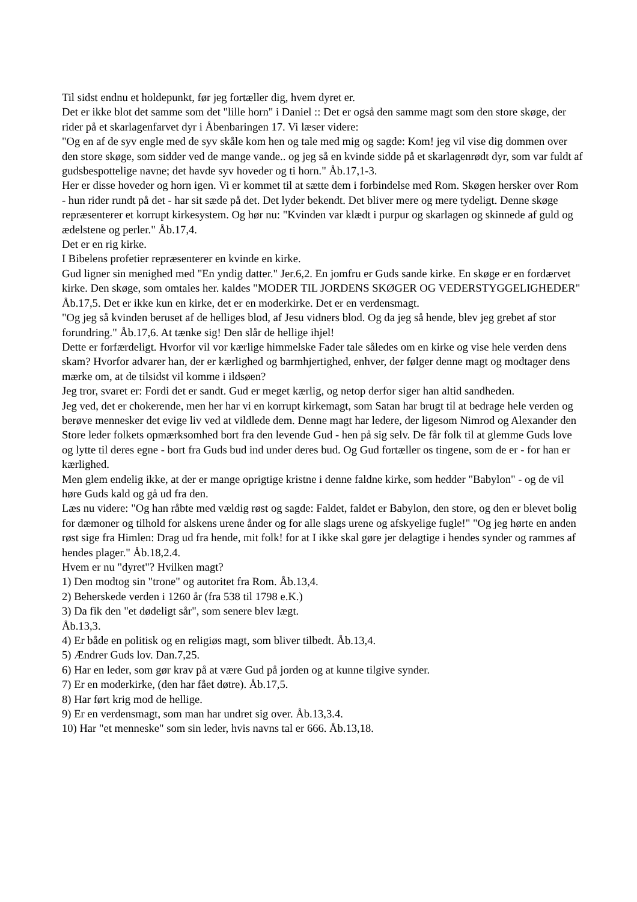Til sidst endnu et holdepunkt, før jeg fortæller dig, hvem dyret er.
Det er ikke blot det samme som det "lille horn" i Daniel :: Det er også den samme magt som den store skøge, der rider på et skarlagenfarvet dyr i Åbenbaringen 17. Vi læser videre:
"Og en af de syv engle med de syv skåle kom hen og tale med mig og sagde: Kom! jeg vil vise dig dommen over den store skøge, som sidder ved de mange vande.. og jeg så en kvinde sidde på et skarlagenrødt dyr, som var fuldt af gudsbespottelige navne; det havde syv hoveder og ti horn." Åb.17,1-3.
Her er disse hoveder og horn igen. Vi er kommet til at sætte dem i forbindelse med Rom. Skøgen hersker over Rom - hun rider rundt på det - har sit sæde på det. Det lyder bekendt. Det bliver mere og mere tydeligt. Denne skøge repræsenterer et korrupt kirkesystem. Og hør nu: "Kvinden var klædt i purpur og skarlagen og skinnede af guld og ædelstene og perler." Åb.17,4.
Det er en rig kirke.
I Bibelens profetier repræsenterer en kvinde en kirke.
Gud ligner sin menighed med "En yndig datter." Jer.6,2. En jomfru er Guds sande kirke. En skøge er en fordærvet kirke. Den skøge, som omtales her. kaldes "MODER TIL JORDENS SKØGER OG VEDERSTYGGELIGHEDER" Åb.17,5. Det er ikke kun en kirke, det er en moderkirke. Det er en verdensmagt.
"Og jeg så kvinden beruset af de helliges blod, af Jesu vidners blod. Og da jeg så hende, blev jeg grebet af stor forundring." Åb.17,6. At tænke sig! Den slår de hellige ihjel!
Dette er forfærdeligt. Hvorfor vil vor kærlige himmelske Fader tale således om en kirke og vise hele verden dens skam? Hvorfor advarer han, der er kærlighed og barmhjertighed, enhver, der følger denne magt og modtager dens mærke om, at de tilsidst vil komme i ildsøen?
Jeg tror, svaret er: Fordi det er sandt. Gud er meget kærlig, og netop derfor siger han altid sandheden.
Jeg ved, det er chokerende, men her har vi en korrupt kirkemagt, som Satan har brugt til at bedrage hele verden og berøve mennesker det evige liv ved at vildlede dem. Denne magt har ledere, der ligesom Nimrod og Alexander den Store leder folkets opmærksomhed bort fra den levende Gud - hen på sig selv. De får folk til at glemme Guds love og lytte til deres egne - bort fra Guds bud ind under deres bud. Og Gud fortæller os tingene, som de er - for han er kærlighed.
Men glem endelig ikke, at der er mange oprigtige kristne i denne faldne kirke, som hedder "Babylon" - og de vil høre Guds kald og gå ud fra den.
Læs nu videre: "Og han råbte med vældig røst og sagde: Faldet, faldet er Babylon, den store, og den er blevet bolig for dæmoner og tilhold for alskens urene ånder og for alle slags urene og afskyelige fugle!" "Og jeg hørte en anden røst sige fra Himlen: Drag ud fra hende, mit folk! for at I ikke skal gøre jer delagtige i hendes synder og rammes af hendes plager." Åb.18,2.4.
Hvem er nu "dyret"? Hvilken magt?
1) Den modtog sin "trone" og autoritet fra Rom. Åb.13,4.
2) Beherskede verden i 1260 år (fra 538 til 1798 e.K.)
3) Da fik den "et dødeligt sår", som senere blev lægt.
Åb.13,3.
4) Er både en politisk og en religiøs magt, som bliver tilbedt. Åb.13,4.
5) Ændrer Guds lov. Dan.7,25.
6) Har en leder, som gør krav på at være Gud på jorden og at kunne tilgive synder.
7) Er en moderkirke, (den har fået døtre). Åb.17,5.
8) Har ført krig mod de hellige.
9) Er en verdensmagt, som man har undret sig over. Åb.13,3.4.
10) Har "et menneske" som sin leder, hvis navns tal er 666. Åb.13,18.